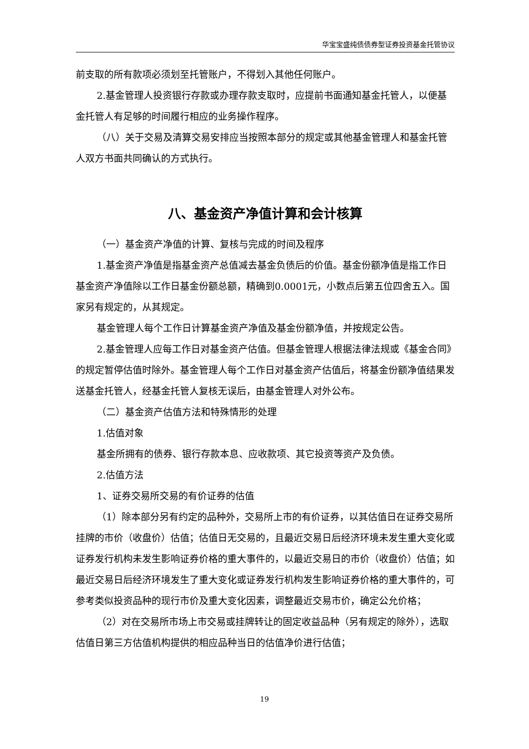华宝宝盛纯债债券型证券投资基金托管协议
前支取的所有款项必须划至托管账户，不得划入其他任何账户。
2.基金管理人投资银行存款或办理存款支取时，应提前书面通知基金托管人，以便基金托管人有足够的时间履行相应的业务操作程序。
（八）关于交易及清算交易安排应当按照本部分的规定或其他基金管理人和基金托管人双方书面共同确认的方式执行。
八、基金资产净值计算和会计核算
（一）基金资产净值的计算、复核与完成的时间及程序
1.基金资产净值是指基金资产总值减去基金负债后的价值。基金份额净值是指工作日基金资产净值除以工作日基金份额总额，精确到0.0001元，小数点后第五位四舍五入。国家另有规定的，从其规定。
基金管理人每个工作日计算基金资产净值及基金份额净值，并按规定公告。
2.基金管理人应每工作日对基金资产估值。但基金管理人根据法律法规或《基金合同》的规定暂停估值时除外。基金管理人每个工作日对基金资产估值后，将基金份额净值结果发送基金托管人，经基金托管人复核无误后，由基金管理人对外公布。
（二）基金资产估值方法和特殊情形的处理
1.估值对象
基金所拥有的债券、银行存款本息、应收款项、其它投资等资产及负债。
2.估值方法
1、证券交易所交易的有价证券的估值
（1）除本部分另有约定的品种外，交易所上市的有价证券，以其估值日在证券交易所挂牌的市价（收盘价）估值；估值日无交易的，且最近交易日后经济环境未发生重大变化或证券发行机构未发生影响证券价格的重大事件的，以最近交易日的市价（收盘价）估值；如最近交易日后经济环境发生了重大变化或证券发行机构发生影响证券价格的重大事件的，可参考类似投资品种的现行市价及重大变化因素，调整最近交易市价，确定公允价格；
（2）对在交易所市场上市交易或挂牌转让的固定收益品种（另有规定的除外），选取估值日第三方估值机构提供的相应品种当日的估值净价进行估值；
19